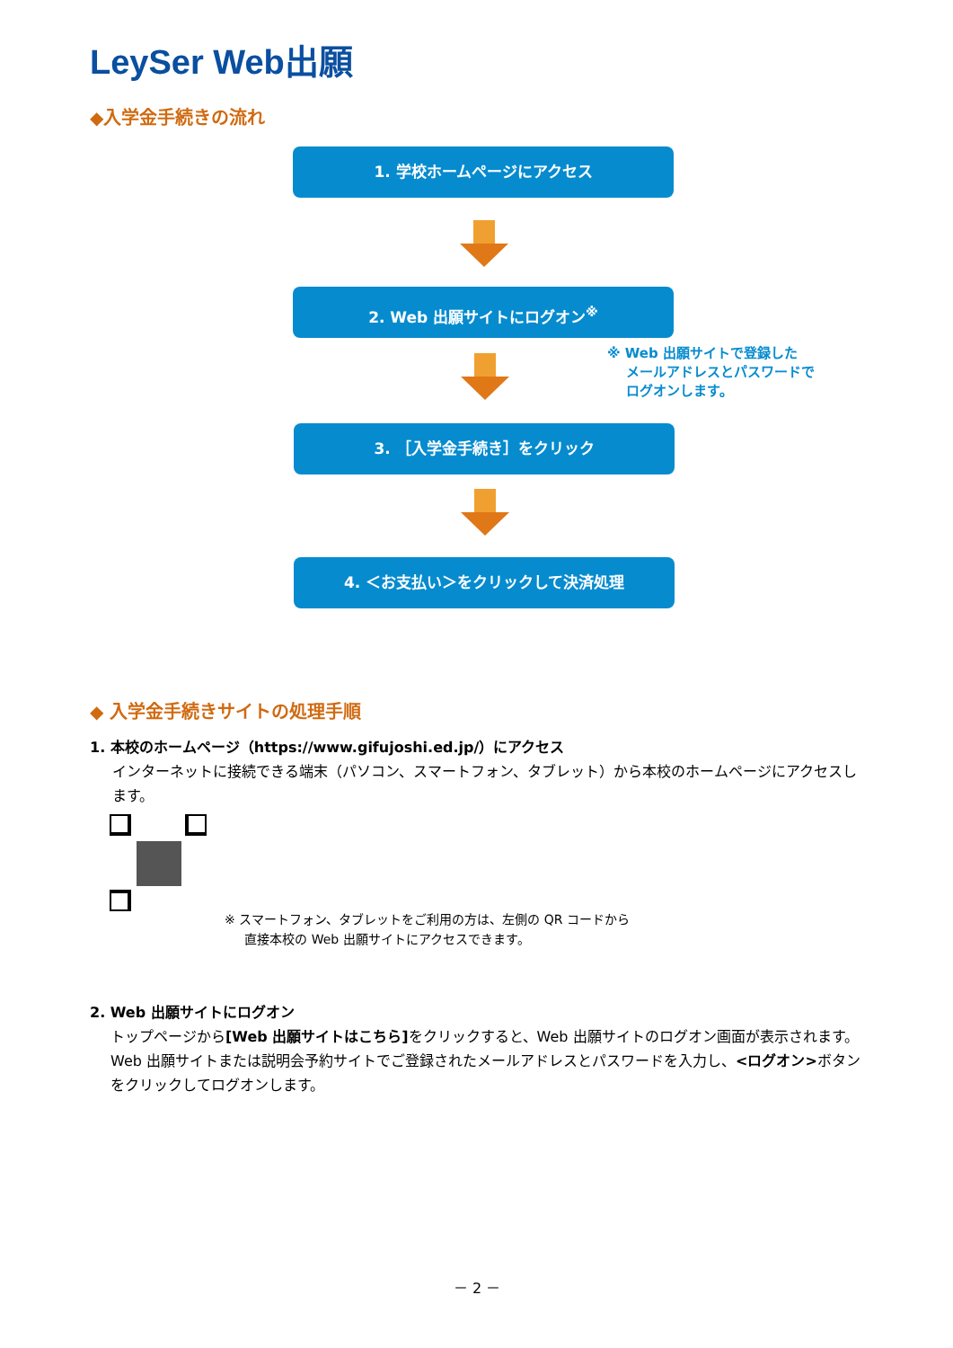LeySer Web出願
◆入学金手続きの流れ
1. 学校ホームページにアクセス
2. Web 出願サイトにログオン<sup>※</sup>
※ Web 出願サイトで登録した
メールアドレスとパスワードで
ログオンします。
3. ［入学金手続き］をクリック
4. ＜お支払い＞をクリックして決済処理
◆ 入学金手続きサイトの処理手順
1. 本校のホームページ（https://www.gifujoshi.ed.jp/）にアクセス
インターネットに接続できる端末（パソコン、スマートフォン、タブレット）から本校のホームページにアクセスします。
※ スマートフォン、タブレットをご利用の方は、左側の QR コードから
直接本校の Web 出願サイトにアクセスできます。
2. Web 出願サイトにログオン
トップページから[Web 出願サイトはこちら] をクリックすると、Web 出願サイトのログオン画面が表示されます。
Web 出願サイトまたは説明会予約サイトでご登録されたメールアドレスとパスワードを入力し、<ログオン>ボタンをクリックしてログオンします。
－ 2 －